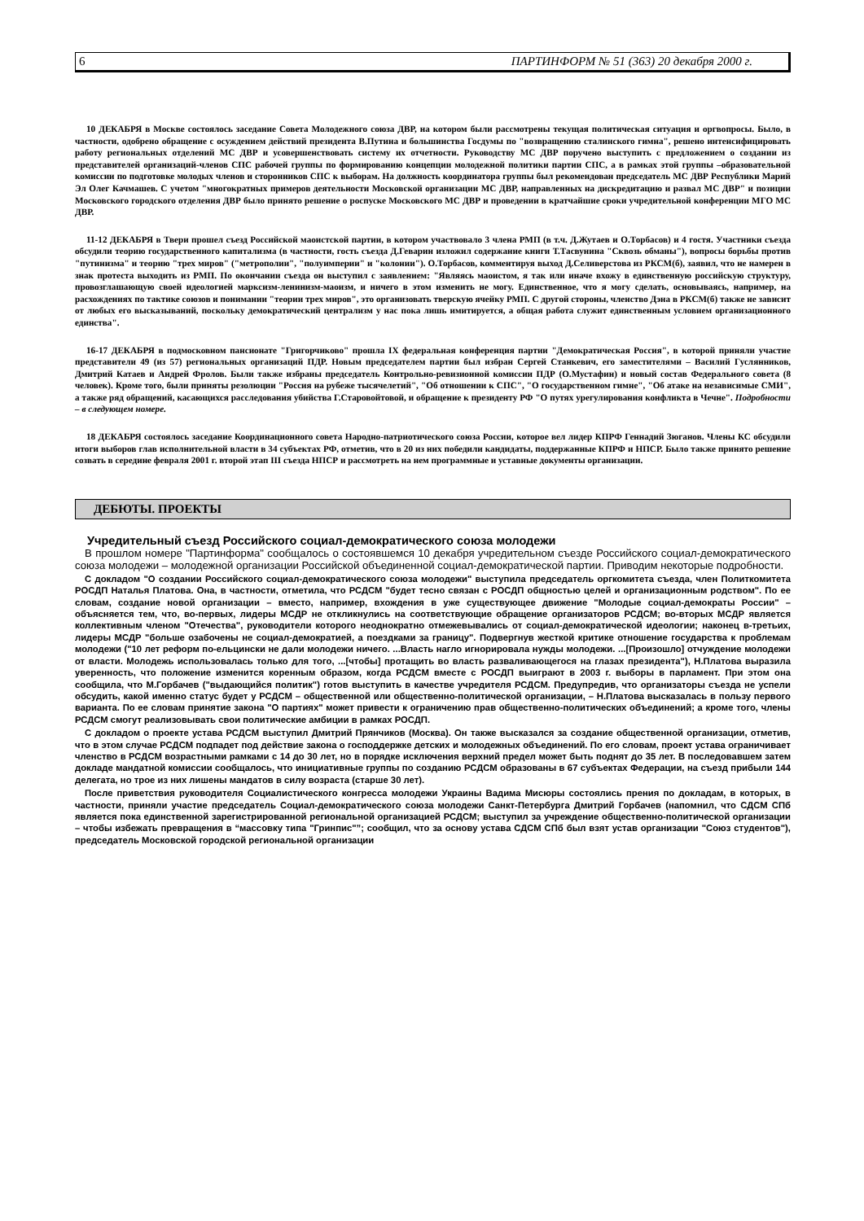6 ПАРТИНФОРМ № 51 (363) 20 декабря 2000 г.
10 ДЕКАБРЯ в Москве состоялось заседание Совета Молодежного союза ДВР, на котором были рассмотрены текущая политическая ситуация и оргвопросы. Было, в частности, одобрено обращение с осуждением действий президента В.Путина и большинства Госдумы по "возвращению сталинского гимна", решено интенсифицировать работу региональных отделений МС ДВР и усовершенствовать систему их отчетности. Руководству МС ДВР поручено выступить с предложением о создании из представителей организаций-членов СПС рабочей группы по формированию концепции молодежной политики партии СПС, а в рамках этой группы –образовательной комиссии по подготовке молодых членов и сторонников СПС к выборам. На должность координатора группы был рекомендован председатель МС ДВР Республики Марий Эл Олег Качмашев. С учетом "многократных примеров деятельности Московской организации МС ДВР, направленных на дискредитацию и развал МС ДВР" и позиции Московского городского отделения ДВР было принято решение о роспуске Московского МС ДВР и проведении в кратчайшие сроки учредительной конференции МГО МС ДВР.
11-12 ДЕКАБРЯ в Твери прошел съезд Российской маоистской партии, в котором участвовало 3 члена РМП (в т.ч. Д.Жутаев и О.Торбасов) и 4 гостя. Участники съезда обсудили теорию государственного капитализма (в частности, гость съезда Д.Геварин изложил содержание книги Т.Тасвунина "Сквозь обманы"), вопросы борьбы против "путинизма" и теорию "трех миров" ("метрополии", "полуимперии" и "колонии"). О.Торбасов, комментируя выход Д.Селиверстова из РКСМ(б), заявил, что не намерен в знак протеста выходить из РМП. По окончании съезда он выступил с заявлением: "Являясь маоистом, я так или иначе вхожу в единственную российскую структуру, провозглашающую своей идеологией марксизм-ленинизм-маоизм, и ничего в этом изменить не могу. Единственное, что я могу сделать, основываясь, например, на расхождениях по тактике союзов и понимании "теории трех миров", это организовать тверскую ячейку РМП. С другой стороны, членство Дэна в РКСМ(б) также не зависит от любых его высказываний, поскольку демократический централизм у нас пока лишь имитируется, а общая работа служит единственным условием организационного единства".
16-17 ДЕКАБРЯ в подмосковном пансионате "Григорчиково" прошла IX федеральная конференция партии "Демократическая Россия", в которой приняли участие представители 49 (из 57) региональных организаций ПДР. Новым председателем партии был избран Сергей Станкевич, его заместителями – Василий Гуслянников, Дмитрий Катаев и Андрей Фролов. Были также избраны председатель Контрольно-ревизионной комиссии ПДР (О.Мустафин) и новый состав Федерального совета (8 человек). Кроме того, были приняты резолюции "Россия на рубеже тысячелетий", "Об отношении к СПС", "О государственном гимне", "Об атаке на независимые СМИ", а также ряд обращений, касающихся расследования убийства Г.Старовойтовой, и обращение к президенту РФ "О путях урегулирования конфликта в Чечне". Подробности – в следующем номере.
18 ДЕКАБРЯ состоялось заседание Координационного совета Народно-патриотического союза России, которое вел лидер КПРФ Геннадий Зюганов. Члены КС обсудили итоги выборов глав исполнительной власти в 34 субъектах РФ, отметив, что в 20 из них победили кандидаты, поддержанные КПРФ и НПСР. Было также принято решение созвать в середине февраля 2001 г. второй этап III съезда НПСР и рассмотреть на нем программные и уставные документы организации.
ДЕБЮТЫ. ПРОЕКТЫ
Учредительный съезд Российского социал-демократического союза молодежи
В прошлом номере "Партинформа" сообщалось о состоявшемся 10 декабря учредительном съезде Российского социал-демократического союза молодежи – молодежной организации Российской объединенной социал-демократической партии. Приводим некоторые подробности.
С докладом "О создании Российского социал-демократического союза молодежи" выступила председатель оргкомитета съезда, член Политкомитета РОСДП Наталья Платова. Она, в частности, отметила, что РСДСМ "будет тесно связан с РОСДП общностью целей и организационным родством". По ее словам, создание новой организации – вместо, например, вхождения в уже существующее движение "Молодые социал-демократы России" – объясняется тем, что, во-первых, лидеры МСДР не откликнулись на соответствующие обращение организаторов РСДСМ; во-вторых МСДР является коллективным членом "Отечества", руководители которого неоднократно отмежевывались от социал-демократической идеологии; наконец в-третьих, лидеры МСДР "больше озабочены не социал-демократией, а поездками за границу". Подвергнув жесткой критике отношение государства к проблемам молодежи ("10 лет реформ по-ельцински не дали молодежи ничего. ...Власть нагло игнорировала нужды молодежи. ...[Произошло] отчуждение молодежи от власти. Молодежь использовалась только для того, ...[чтобы] протащить во власть разваливающегося на глазах президента"), Н.Платова выразила уверенность, что положение изменится коренным образом, когда РСДСМ вместе с РОСДП выиграют в 2003 г. выборы в парламент. При этом она сообщила, что М.Горбачев ("выдающийся политик") готов выступить в качестве учредителя РСДСМ. Предупредив, что организаторы съезда не успели обсудить, какой именно статус будет у РСДСМ – общественной или общественно-политической организации, – Н.Платова высказалась в пользу первого варианта. По ее словам принятие закона "О партиях" может привести к ограничению прав общественно-политических объединений; а кроме того, члены РСДСМ смогут реализовывать свои политические амбиции в рамках РОСДП.
С докладом о проекте устава РСДСМ выступил Дмитрий Прянчиков (Москва). Он также высказался за создание общественной организации, отметив, что в этом случае РСДСМ подпадет под действие закона о господдержке детских и молодежных объединений. По его словам, проект устава ограничивает членство в РСДСМ возрастными рамками с 14 до 30 лет, но в порядке исключения верхний предел может быть поднят до 35 лет. В последовавшем затем докладе мандатной комиссии сообщалось, что инициативные группы по созданию РСДСМ образованы в 67 субъектах Федерации, на съезд прибыли 144 делегата, но трое из них лишены мандатов в силу возраста (старше 30 лет).
После приветствия руководителя Социалистического конгресса молодежи Украины Вадима Мисюры состоялись прения по докладам, в которых, в частности, приняли участие председатель Социал-демократического союза молодежи Санкт-Петербурга Дмитрий Горбачев (напомнил, что СДСМ СПб является пока единственной зарегистрированной региональной организацией РСДСМ; выступил за учреждение общественно-политической организации – чтобы избежать превращения в “массовку типа "Гринпис"”; сообщил, что за основу устава СДСМ СПб был взят устав организации "Союз студентов"), председатель Московской городской региональной организации